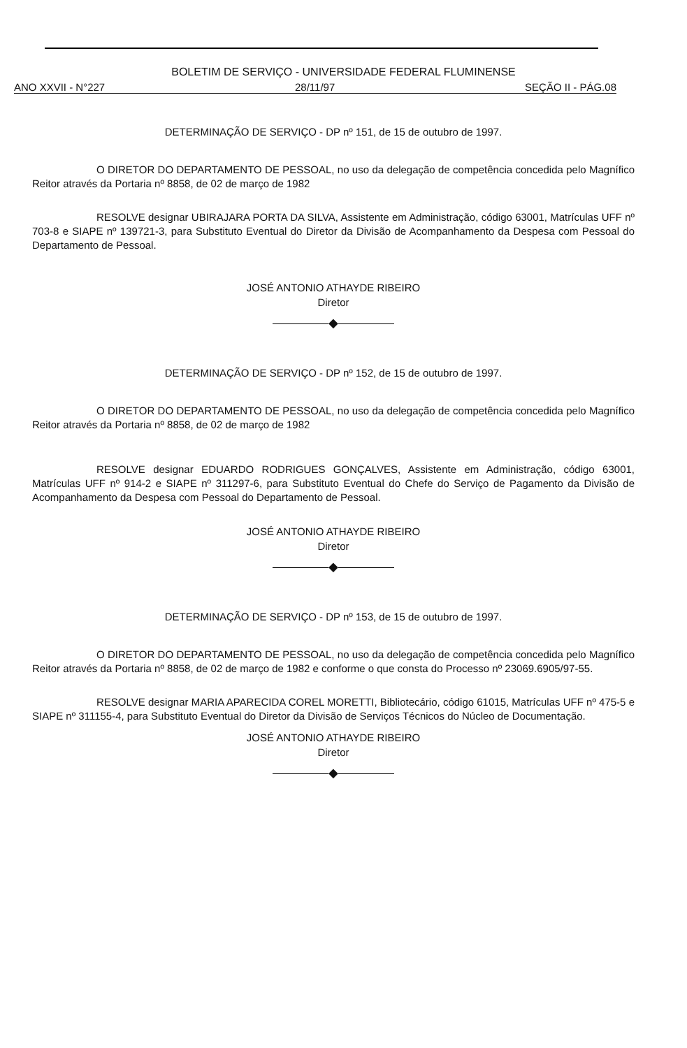BOLETIM DE SERVIÇO - UNIVERSIDADE FEDERAL FLUMINENSE
ANO XXVII - N°227 28/11/97 SEÇÃO II - PÁG.08
DETERMINAÇÃO DE SERVIÇO - DP nº 151, de 15 de outubro de 1997.
O DIRETOR DO DEPARTAMENTO DE PESSOAL, no uso da delegação de competência concedida pelo Magnífico Reitor através da Portaria nº 8858, de 02 de março de 1982
RESOLVE designar UBIRAJARA PORTA DA SILVA, Assistente em Administração, código 63001, Matrículas UFF nº 703-8 e SIAPE nº 139721-3, para Substituto Eventual do Diretor da Divisão de Acompanhamento da Despesa com Pessoal do Departamento de Pessoal.
JOSÉ ANTONIO ATHAYDE RIBEIRO
Diretor
◆
DETERMINAÇÃO DE SERVIÇO - DP nº 152, de 15 de outubro de 1997.
O DIRETOR DO DEPARTAMENTO DE PESSOAL, no uso da delegação de competência concedida pelo Magnífico Reitor através da Portaria nº 8858, de 02 de março de 1982
RESOLVE designar EDUARDO RODRIGUES GONÇALVES, Assistente em Administração, código 63001, Matrículas UFF nº 914-2 e SIAPE nº 311297-6, para Substituto Eventual do Chefe do Serviço de Pagamento da Divisão de Acompanhamento da Despesa com Pessoal do Departamento de Pessoal.
JOSÉ ANTONIO ATHAYDE RIBEIRO
Diretor
◆
DETERMINAÇÃO DE SERVIÇO - DP nº 153, de 15 de outubro de 1997.
O DIRETOR DO DEPARTAMENTO DE PESSOAL, no uso da delegação de competência concedida pelo Magnífico Reitor através da Portaria nº 8858, de 02 de março de 1982 e conforme o que consta do Processo nº 23069.6905/97-55.
RESOLVE designar MARIA APARECIDA COREL MORETTI, Bibliotecário, código 61015, Matrículas UFF nº 475-5 e SIAPE nº 311155-4, para Substituto Eventual do Diretor da Divisão de Serviços Técnicos do Núcleo de Documentação.
JOSÉ ANTONIO ATHAYDE RIBEIRO
Diretor
◆